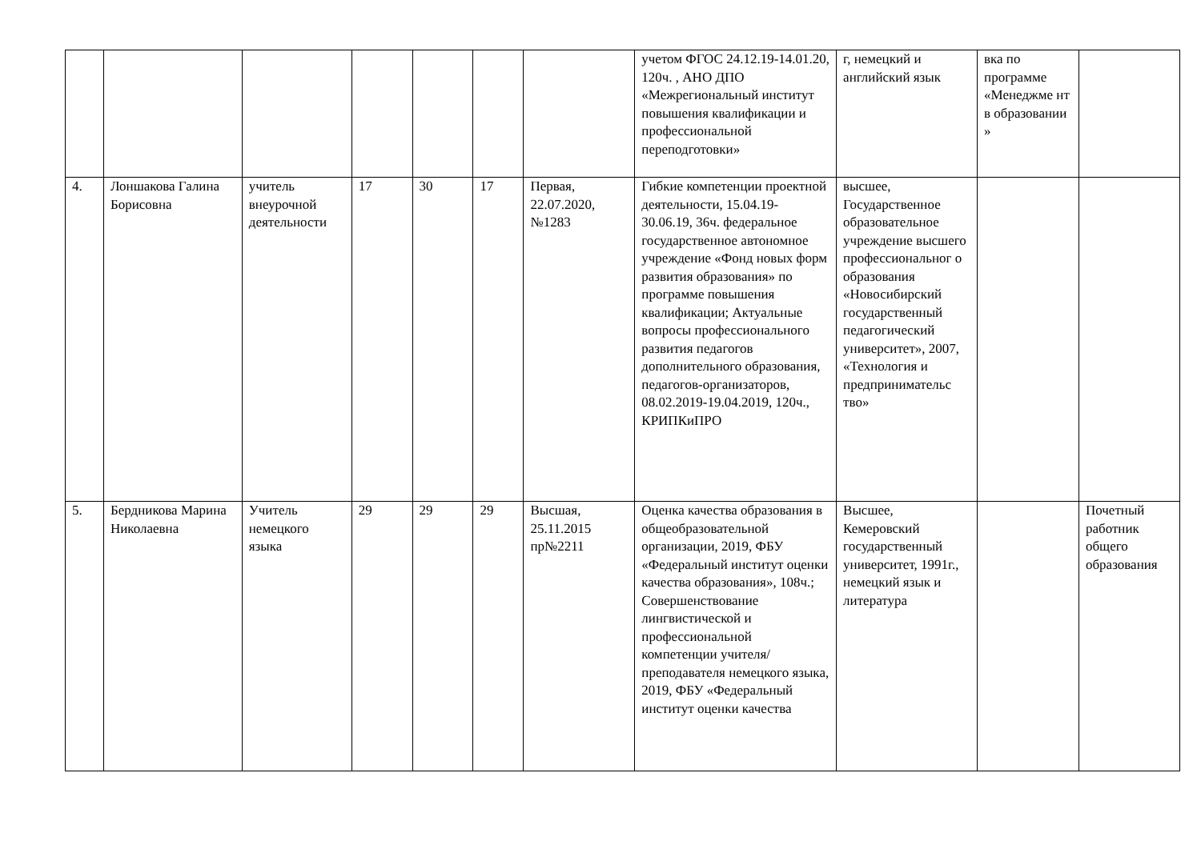| | | | | | | | учетом ФГОС 24.12.19-14.01.20, 120ч. , АНО ДПО «Межрегиональный институт повышения квалификации и профессиональной переподготовки» | г, немецкий и английский язык | вка по программе «Менеджме нт в образовании » | |
| 4. | Лоншакова Галина Борисовна | учитель внеурочной деятельности | 17 | 30 | 17 | Первая, 22.07.2020, №1283 | Гибкие компетенции проектной деятельности, 15.04.19- 30.06.19, 36ч. федеральное государственное автономное учреждение «Фонд новых форм развития образования» по программе повышения квалификации; Актуальные вопросы профессионального развития педагогов дополнительного образования, педагогов-организаторов, 08.02.2019-19.04.2019, 120ч., КРИПКиПРО | высшее, Государственное образовательное учреждение высшего профессиональног о образования «Новосибирский государственный педагогический университет», 2007, «Технология и предпринимательс тво» | | |
| 5. | Бердникова Марина Николаевна | Учитель немецкого языка | 29 | 29 | 29 | Высшая, 25.11.2015 пр№2211 | Оценка качества образования в общеобразовательной организации, 2019, ФБУ «Федеральный институт оценки качества образования», 108ч.; Совершенствование лингвистической и профессиональной компетенции учителя/преподавателя немецкого языка, 2019, ФБУ «Федеральный институт оценки качества | Высшее, Кемеровский государственный университет, 1991г., немецкий язык и литература | | Почетный работник общего образования |